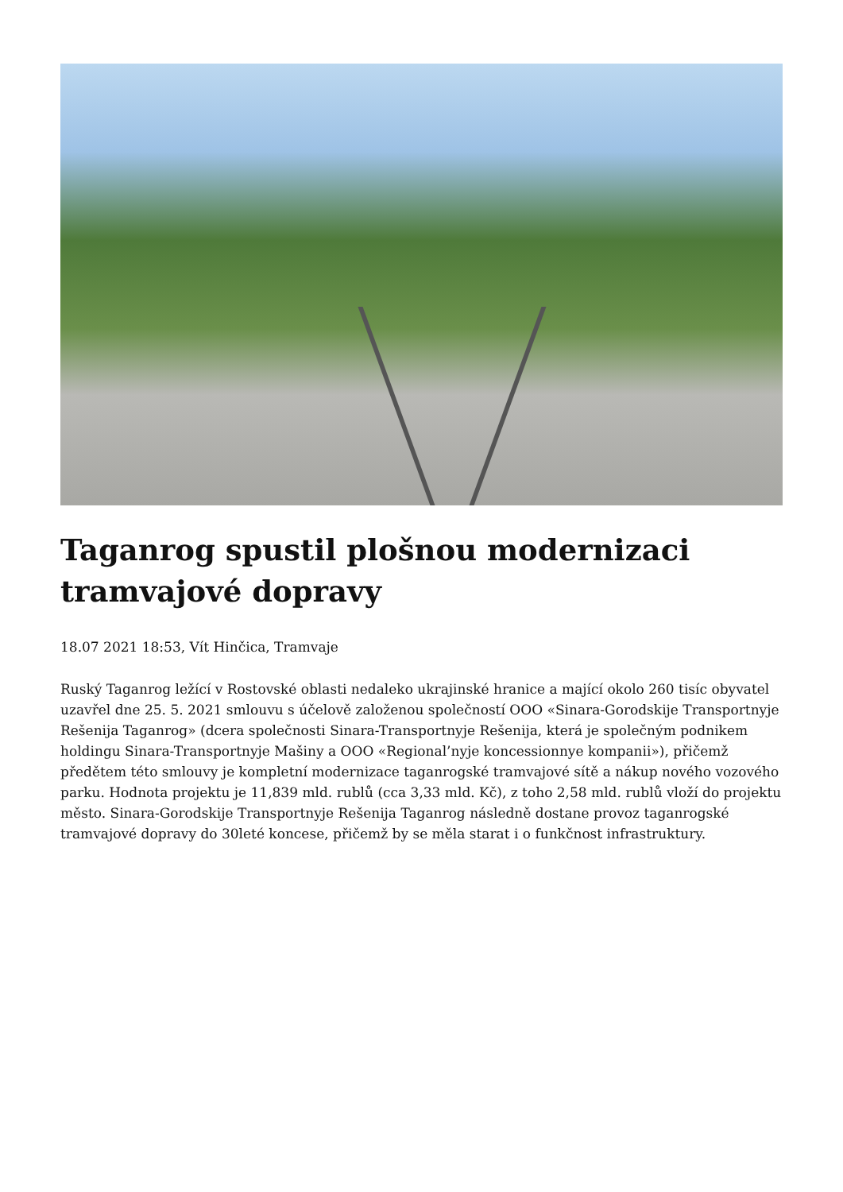Taganrog spustil plošnou modernizaci tramvajové dopravy
18.07 2021 18:53, Vít Hinčica, Tramvaje
Ruský Taganrog ležící v Rostovské oblasti nedaleko ukrajinské hranice a mající okolo 260 tisíc obyvatel uzavřel dne 25. 5. 2021 smlouvu s účelově založenou společností OOO «Sinara-Gorodskije Transportnyje Rešenija Taganrog» (dcera společnosti Sinara-Transportnyje Rešenija, která je společným podnikem holdingu Sinara-Transportnyje Mašiny a OOO «Regional’nyje koncessionnye kompanii»), přičemž předětem této smlouvy je kompletní modernizace taganrogské tramvajové sítě a nákup nového vozového parku. Hodnota projektu je 11,839 mld. rublů (cca 3,33 mld. Kč), z toho 2,58 mld. rublů vloží do projektu město. Sinara-Gorodskije Transportnyje Rešenija Taganrog následně dostane provoz taganrogské tramvajové dopravy do 30leté koncese, přičemž by se měla starat i o funkčnost infrastruktury.